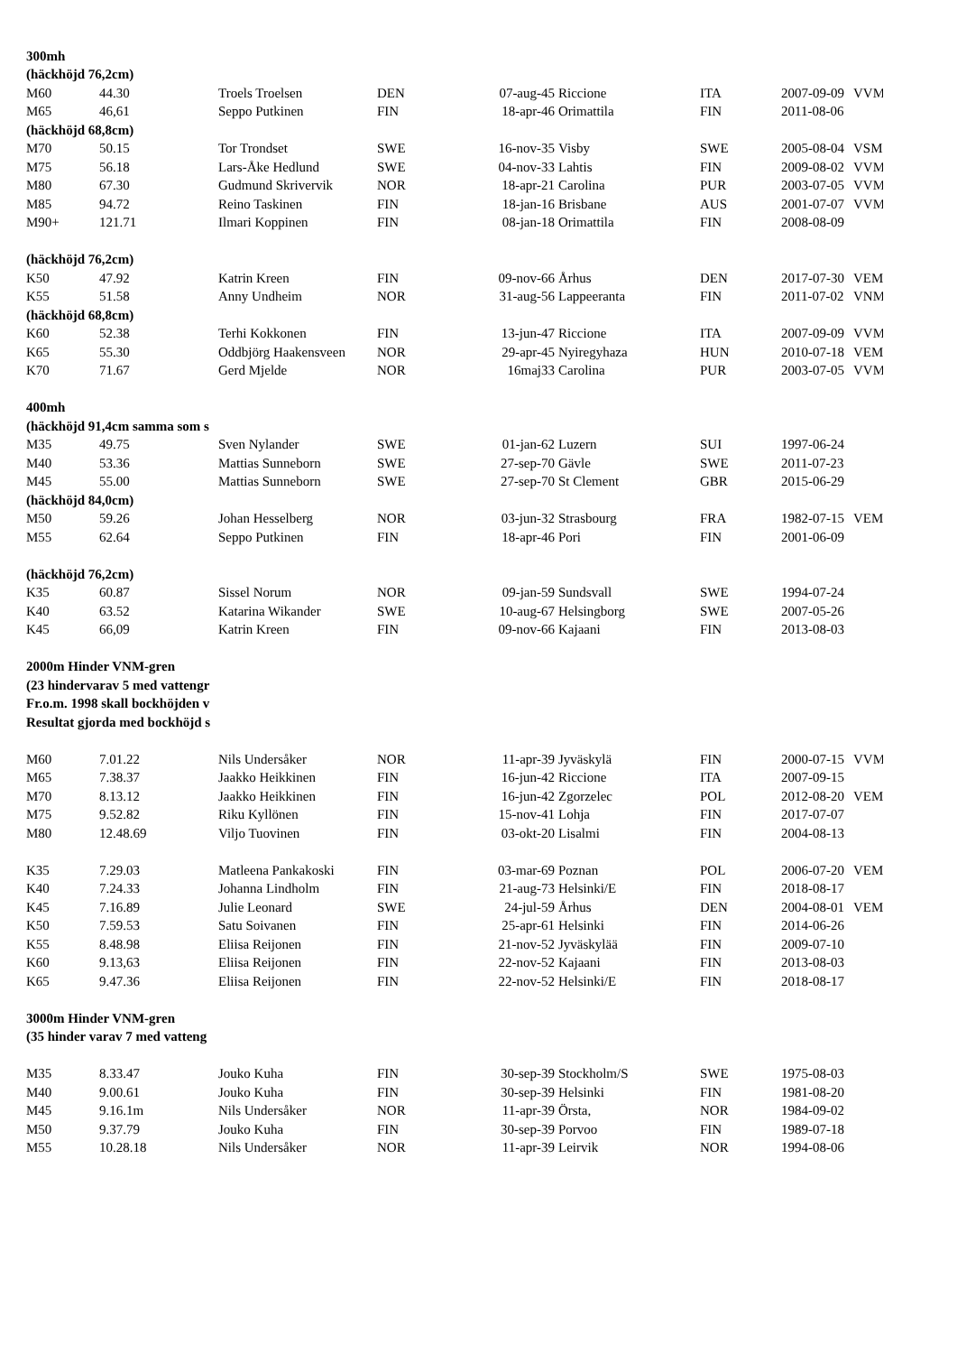| 300mh | | | | | | | | |
| (häckhöjd 76,2cm) | | | | | | | | |
| M60 | 44.30 | Troels Troelsen | DEN | 07-aug-45 | Riccione | ITA | 2007-09-09 | VVM |
| M65 | 46,61 | Seppo Putkinen | FIN | 18-apr-46 | Orimattila | FIN | 2011-08-06 | |
| (häckhöjd 68,8cm) | | | | | | | | |
| M70 | 50.15 | Tor Trondset | SWE | 16-nov-35 | Visby | SWE | 2005-08-04 | VSM |
| M75 | 56.18 | Lars-Åke Hedlund | SWE | 04-nov-33 | Lahtis | FIN | 2009-08-02 | VVM |
| M80 | 67.30 | Gudmund Skrivervik | NOR | 18-apr-21 | Carolina | PUR | 2003-07-05 | VVM |
| M85 | 94.72 | Reino Taskinen | FIN | 18-jan-16 | Brisbane | AUS | 2001-07-07 | VVM |
| M90+ | 121.71 | Ilmari Koppinen | FIN | 08-jan-18 | Orimattila | FIN | 2008-08-09 | |
| (häckhöjd 76,2cm) | | | | | | | | |
| K50 | 47.92 | Katrin Kreen | FIN | 09-nov-66 | Århus | DEN | 2017-07-30 | VEM |
| K55 | 51.58 | Anny Undheim | NOR | 31-aug-56 | Lappeeranta | FIN | 2011-07-02 | VNM |
| (häckhöjd 68,8cm) | | | | | | | | |
| K60 | 52.38 | Terhi Kokkonen | FIN | 13-jun-47 | Riccione | ITA | 2007-09-09 | VVM |
| K65 | 55.30 | Oddbjörg Haakensveen | NOR | 29-apr-45 | Nyiregyhaza | HUN | 2010-07-18 | VEM |
| K70 | 71.67 | Gerd Mjelde | NOR | 16maj33 | Carolina | PUR | 2003-07-05 | VVM |
| 400mh | | | | | | | | |
| (häckhöjd 91,4cm samma som s | | | | | | | | |
| M35 | 49.75 | Sven Nylander | SWE | 01-jan-62 | Luzern | SUI | 1997-06-24 | |
| M40 | 53.36 | Mattias Sunneborn | SWE | 27-sep-70 | Gävle | SWE | 2011-07-23 | |
| M45 | 55.00 | Mattias Sunneborn | SWE | 27-sep-70 | St Clement | GBR | 2015-06-29 | |
| (häckhöjd 84,0cm) | | | | | | | | |
| M50 | 59.26 | Johan Hesselberg | NOR | 03-jun-32 | Strasbourg | FRA | 1982-07-15 | VEM |
| M55 | 62.64 | Seppo Putkinen | FIN | 18-apr-46 | Pori | FIN | 2001-06-09 | |
| (häckhöjd 76,2cm) | | | | | | | | |
| K35 | 60.87 | Sissel Norum | NOR | 09-jan-59 | Sundsvall | SWE | 1994-07-24 | |
| K40 | 63.52 | Katarina Wikander | SWE | 10-aug-67 | Helsingborg | SWE | 2007-05-26 | |
| K45 | 66,09 | Katrin Kreen | FIN | 09-nov-66 | Kajaani | FIN | 2013-08-03 | |
| 2000m Hinder VNM-gren | | | | | | | | |
| (23 hindervarav 5 med vattengr | | | | | | | | |
| Fr.o.m. 1998 skall bockhöjden v | | | | | | | | |
| Resultat gjorda med bockhöjd s | | | | | | | | |
| M60 | 7.01.22 | Nils Undersåker | NOR | 11-apr-39 | Jyväskylä | FIN | 2000-07-15 | VVM |
| M65 | 7.38.37 | Jaakko Heikkinen | FIN | 16-jun-42 | Riccione | ITA | 2007-09-15 | |
| M70 | 8.13.12 | Jaakko Heikkinen | FIN | 16-jun-42 | Zgorzelec | POL | 2012-08-20 | VEM |
| M75 | 9.52.82 | Riku Kyllönen | FIN | 15-nov-41 | Lohja | FIN | 2017-07-07 | |
| M80 | 12.48.69 | Viljo Tuovinen | FIN | 03-okt-20 | Lisalmi | FIN | 2004-08-13 | |
| K35 | 7.29.03 | Matleena Pankakoski | FIN | 03-mar-69 | Poznan | POL | 2006-07-20 | VEM |
| K40 | 7.24.33 | Johanna Lindholm | FIN | 21-aug-73 | Helsinki/E | FIN | 2018-08-17 | |
| K45 | 7.16.89 | Julie Leonard | SWE | 24-jul-59 | Århus | DEN | 2004-08-01 | VEM |
| K50 | 7.59.53 | Satu Soivanen | FIN | 25-apr-61 | Helsinki | FIN | 2014-06-26 | |
| K55 | 8.48.98 | Eliisa Reijonen | FIN | 21-nov-52 | Jyväskylää | FIN | 2009-07-10 | |
| K60 | 9.13,63 | Eliisa Reijonen | FIN | 22-nov-52 | Kajaani | FIN | 2013-08-03 | |
| K65 | 9.47.36 | Eliisa Reijonen | FIN | 22-nov-52 | Helsinki/E | FIN | 2018-08-17 | |
| 3000m Hinder VNM-gren | | | | | | | | |
| (35 hinder varav 7 med vatteng | | | | | | | | |
| M35 | 8.33.47 | Jouko Kuha | FIN | 30-sep-39 | Stockholm/S | SWE | 1975-08-03 | |
| M40 | 9.00.61 | Jouko Kuha | FIN | 30-sep-39 | Helsinki | FIN | 1981-08-20 | |
| M45 | 9.16.1m | Nils Undersåker | NOR | 11-apr-39 | Örsta, | NOR | 1984-09-02 | |
| M50 | 9.37.79 | Jouko Kuha | FIN | 30-sep-39 | Porvoo | FIN | 1989-07-18 | |
| M55 | 10.28.18 | Nils Undersåker | NOR | 11-apr-39 | Leirvik | NOR | 1994-08-06 | |